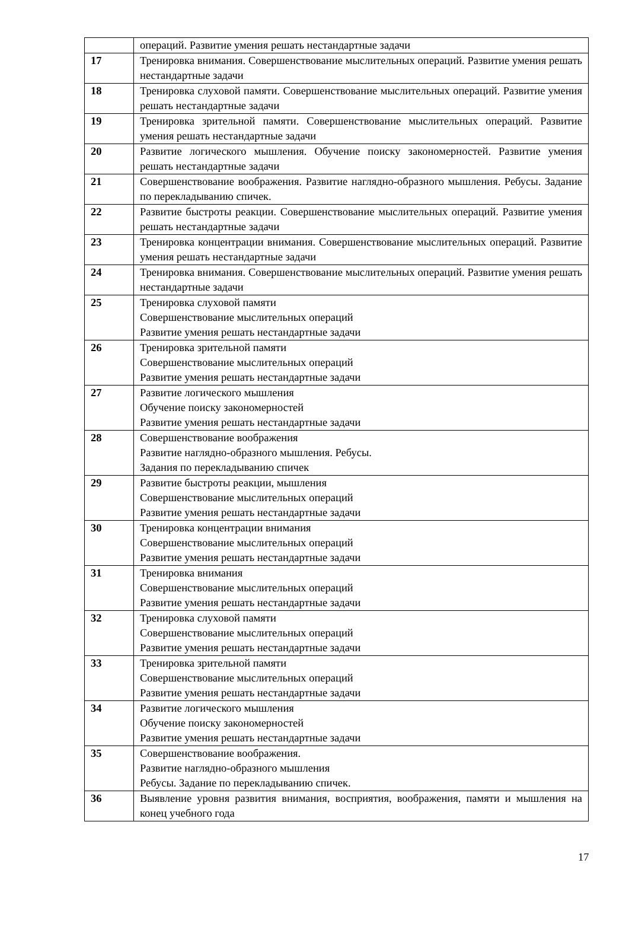| | операций. Развитие умения решать нестандартные задачи |
| 17 | Тренировка внимания. Совершенствование мыслительных операций. Развитие умения решать нестандартные задачи |
| 18 | Тренировка слуховой памяти. Совершенствование мыслительных операций. Развитие умения решать нестандартные задачи |
| 19 | Тренировка зрительной памяти. Совершенствование мыслительных операций. Развитие умения решать нестандартные задачи |
| 20 | Развитие логического мышления. Обучение поиску закономерностей. Развитие умения решать нестандартные задачи |
| 21 | Совершенствование воображения. Развитие наглядно-образного мышления. Ребусы. Задание по перекладыванию спичек. |
| 22 | Развитие быстроты реакции. Совершенствование мыслительных операций. Развитие умения решать нестандартные задачи |
| 23 | Тренировка концентрации внимания. Совершенствование мыслительных операций. Развитие умения решать нестандартные задачи |
| 24 | Тренировка внимания. Совершенствование мыслительных операций. Развитие умения решать нестандартные задачи |
| 25 | Тренировка слуховой памяти Совершенствование мыслительных операций Развитие умения решать нестандартные задачи |
| 26 | Тренировка зрительной памяти Совершенствование мыслительных операций Развитие умения решать нестандартные задачи |
| 27 | Развитие логического мышления Обучение поиску закономерностей Развитие умения решать нестандартные задачи |
| 28 | Совершенствование воображения Развитие наглядно-образного мышления. Ребусы. Задания по перекладыванию спичек |
| 29 | Развитие быстроты реакции, мышления Совершенствование мыслительных операций Развитие умения решать нестандартные задачи |
| 30 | Тренировка концентрации внимания Совершенствование мыслительных операций Развитие умения решать нестандартные задачи |
| 31 | Тренировка внимания Совершенствование мыслительных операций Развитие умения решать нестандартные задачи |
| 32 | Тренировка слуховой памяти Совершенствование мыслительных операций Развитие умения решать нестандартные задачи |
| 33 | Тренировка зрительной памяти Совершенствование мыслительных операций Развитие умения решать нестандартные задачи |
| 34 | Развитие логического мышления Обучение поиску закономерностей Развитие умения решать нестандартные задачи |
| 35 | Совершенствование воображения. Развитие наглядно-образного мышления Ребусы. Задание по перекладыванию спичек. |
| 36 | Выявление уровня развития внимания, восприятия, воображения, памяти и мышления на конец учебного года |
17